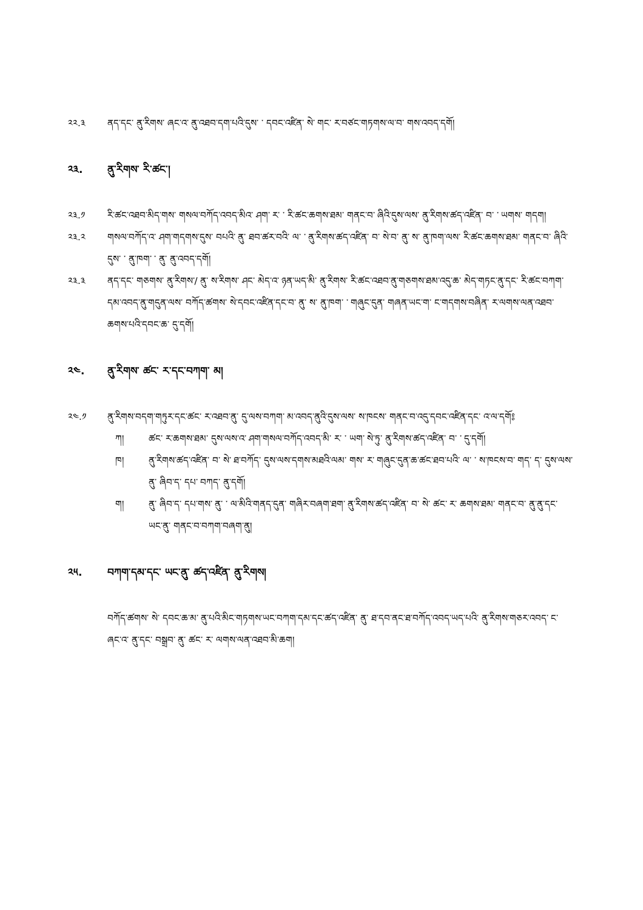༢༢.༣ ནད་དང་ ནུ་རིགས་ ཞང་འ་ ནུ་འཐབ་དག་པའི་དུས་ ་ དབང་འཛིན་ སེ་ གང་ ར་བཙང་གཏགས་ལ་བ་ གས་འབད་དགོ།
༢༣. ནུ་རིགས་ རི་ཚང་།
༢༣.༡ རི་ཚང་འཐབ་མིད་གས་ གསལ་བཀོད་འབད་མིའ་ ཤག་ ར་ ་ རི་ཚང་ཆགས་ཐམ་ གནང་བ་ ཞིའི་དུས་ལས་ ནུ་རིགས་ཚད་འཛིན་ བ་ ་ ཡགས་ གདག།
༢༣.༢ གསལ་བཀོད་འ་ ཤག་གདགས་དུས་ བཔའི་ ནུ་ ཐབ་ཚར་བའི་ ལ་ ་ ནུ་རིགས་ཚད་འཛིན་ བ་ སེ་བ་ ནུ་ ས་ ནུ་ཁག་ལས་ རི་ཚང་ཆགས་ཐམ་ གནང་བ་ ཞིའི་དུས་ ་ ནུ་ཁག་ ་ ནུ་ ནུ་འབད་དགོ།
༢༣.༣ ནད་དང་ གཅགས་ ནུ་རིགས་/ ནུ་ ས་རིགས་ ཤང་ མེད་འ་ ཉན་ཡད་མི་ ནུ་རིགས་ རི་ཚང་འཐབ་ནུ་གཅགས་ཐམ་འདུ་ཆ་ མེད་གཏང་ནུ་དང་ རི་ཚང་བཀག་དམ་འབད་ནུ་གདུན་ལས་ བཀོད་ཚགས་ སེ་དབང་འཛིན་དང་བ་ ནུ་ ས་ ནུ་ཁག་ ་ གཞུང་དུན་ གཞན་ཡང་ག་ ང་གདགས་བཞིན་ ར་ལགས་ལན་འཐབ་ཆགས་པའི་དབང་ཆ་ དུ་དགོ།
༢༤. ནུ་རིགས་ ཚང་ ར་དང་བཀག་ མ།
༢༤.༡ ནུ་རིགས་བདག་གཏུར་དང་ཚང་ ར་འཐབ་ནུ་ དུ་ལས་བཀག་ མ་འབད་ནུའི་དུས་ལས་ ས་ཁངས་ གནང་བ་འདུ་དབང་འཛིན་དང་ འ་ལ་དགོ༔
ཀ། ཚང་ ར་ཆགས་ཐམ་ དུས་ལས་འ་ ཤག་གསལ་བཀོད་འབད་མི་ ར་ ་ ཡག་ སེ་ཏུ་ ནུ་རིགས་ཚད་འཛིན་ བ་ ་ དུ་དགོ།
ཁ། ནུ་རིགས་ཚད་འཛིན་ བ་ སེ་ ཐ་བཀོད་ དུས་ལས་དགས་མཐའི་ལམ་ གས་ ར་ གཞུང་དུན་ཆ་ཚང་ཐབ་པའི་ ལ་ ་ ས་ཁངས་བ་ གད་ ད་ དུས་ལས་ ནུ་ ཞིབ་ད་ དཔ་ བཀད་ ནུ་དགོ།
ག། ནུ་ ཞིབ་ད་ དཔ་གས་ ནུ་ ་ ལ་མིའི་གནད་དུན་ གཞིར་བཞག་ཐག་ ནུ་རིགས་ཚད་འཛིན་ བ་ སེ་ ཚང་ ར་ ཆགས་ཐམ་ གནང་བ་ ནུ་ནུ་དང་ ཡང་ནུ་ གནང་བ་བཀག་བཞག་ནུ།
༢༥. བཀག་དམ་དང་ ཡང་ནུ་ ཚད་འཛིན་ ནུ་རིགས།
བཀོད་ཚགས་ སེ་ དབང་ཆ་མ་ ནུ་པའི་མིང་གཏགས་ཡང་བཀག་དམ་དང་ཚད་འཛིན་ ནུ་ ཐ་དབ་ནང་ཐ་བཀོད་འབད་ཡད་པའི་ ནུ་རིགས་གཅར་འབད་ ང་ ཞང་འ་ ནུ་དང་ བསྒྲབ་ ནུ་ ཚང་ ར་ ལགས་ལན་འཐབ་མི་ཆག།